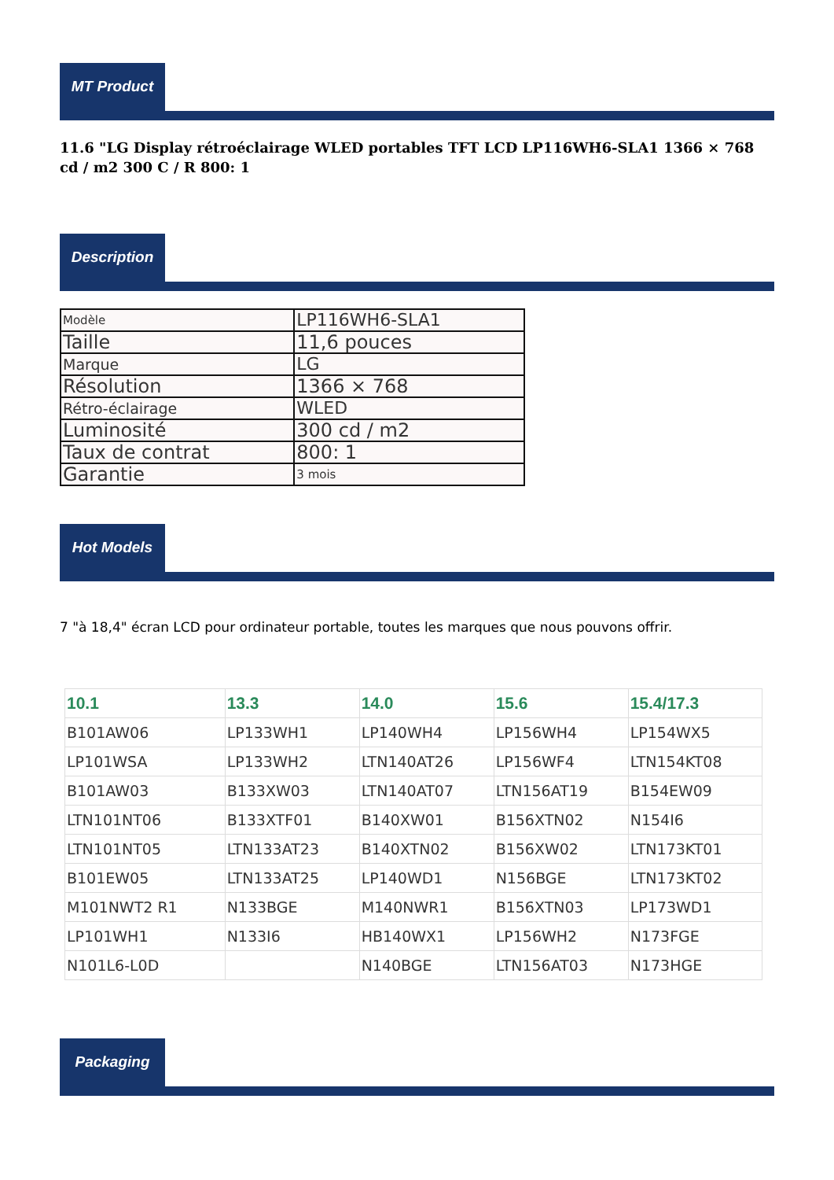MT Product
11.6 "LG Display rétroéclairage WLED portables TFT LCD LP116WH6-SLA1 1366 × 768 cd / m2 300 C / R 800: 1
Description
| Modèle | LP116WH6-SLA1 |
| Taille | 11,6 pouces |
| Marque | LG |
| Résolution | 1366 × 768 |
| Rétro-éclairage | WLED |
| Luminosité | 300 cd / m2 |
| Taux de contrat | 800: 1 |
| Garantie | 3 mois |
Hot Models
7 "à 18,4" écran LCD pour ordinateur portable, toutes les marques que nous pouvons offrir.
| 10.1 | 13.3 | 14.0 | 15.6 | 15.4/17.3 |
| --- | --- | --- | --- | --- |
| B101AW06 | LP133WH1 | LP140WH4 | LP156WH4 | LP154WX5 |
| LP101WSA | LP133WH2 | LTN140AT26 | LP156WF4 | LTN154KT08 |
| B101AW03 | B133XW03 | LTN140AT07 | LTN156AT19 | B154EW09 |
| LTN101NT06 | B133XTF01 | B140XW01 | B156XTN02 | N154I6 |
| LTN101NT05 | LTN133AT23 | B140XTN02 | B156XW02 | LTN173KT01 |
| B101EW05 | LTN133AT25 | LP140WD1 | N156BGE | LTN173KT02 |
| M101NWT2 R1 | N133BGE | M140NWR1 | B156XTN03 | LP173WD1 |
| LP101WH1 | N133I6 | HB140WX1 | LP156WH2 | N173FGE |
| N101L6-L0D | | N140BGE | LTN156AT03 | N173HGE |
Packaging